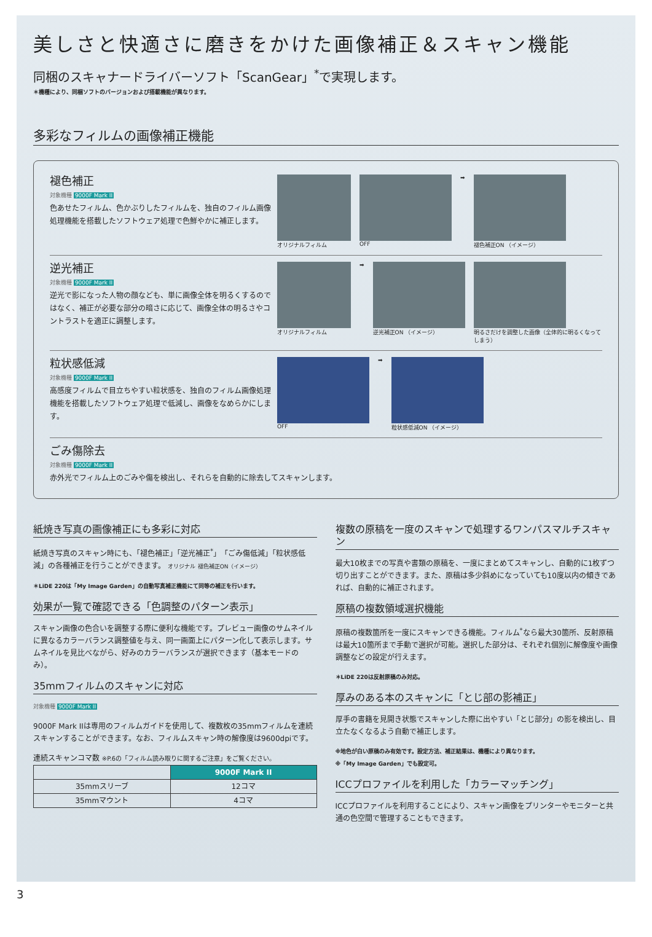美しさと快適さに磨きをかけた画像補正＆スキャン機能
同梱のスキャナードライバーソフト「ScanGear」<sup>*</sup>で実現します。
＊機種により、同梱ソフトのバージョンおよび搭載機能が異なります。
多彩なフィルムの画像補正機能
褪色補正
対象機種 9000F Mark II
色あせたフィルム、色かぶりしたフィルムを、独自のフィルム画像処理機能を搭載したソフトウェア処理で色鮮やかに補正します。
オリジナルフィルム OFF ➡ 褪色補正ON （イメージ）
逆光補正
対象機種 9000F Mark II
逆光で影になった人物の顔なども、単に画像全体を明るくするのではなく、補正が必要な部分の暗さに応じて、画像全体の明るさやコントラストを適正に調整します。
オリジナルフィルム ➡ 逆光補正ON （イメージ） 明るさだけを調整した画像（全体的に明るくなってしまう）
粒状感低減
対象機種 9000F Mark II
高感度フィルムで目立ちやすい粒状感を、独自のフィルム画像処理機能を搭載したソフトウェア処理で低減し、画像をなめらかにします。
OFF ➡ 粒状感低減ON （イメージ）
ごみ傷除去
対象機種 9000F Mark II
赤外光でフィルム上のごみや傷を検出し、それらを自動的に除去してスキャンします。
紙焼き写真の画像補正にも多彩に対応
紙焼き写真のスキャン時にも、「褪色補正」「逆光補正<sup>*</sup>」「ごみ傷低減」「粒状感低減」の各種補正を行うことができます。 オリジナル 褪色補正ON（イメージ）
＊LiDE 220は「My Image Garden」の自動写真補正機能にて同等の補正を行います。
効果が一覧で確認できる「色調整のパターン表示」
スキャン画像の色合いを調整する際に便利な機能です。プレビュー画像のサムネイルに異なるカラーバランス調整値を与え、同一画面上にパターン化して表示します。サムネイルを見比べながら、好みのカラーバランスが選択できます（基本モードのみ）。
35mmフィルムのスキャンに対応
対象機種 9000F Mark II
9000F Mark IIは専用のフィルムガイドを使用して、複数枚の35mmフィルムを連続スキャンすることができます。なお、フィルムスキャン時の解像度は9600dpiです。
連続スキャンコマ数 ※P.6の「フィルム読み取りに関するご注意」をご覧ください。
| | 9000F Mark II |
| 35mmスリーブ | 12コマ |
| 35mmマウント | 4コマ |
複数の原稿を一度のスキャンで処理するワンパスマルチスキャン
最大10枚までの写真や書類の原稿を、一度にまとめてスキャンし、自動的に1枚ずつ切り出すことができます。また、原稿は多少斜めになっていても10度以内の傾きであれば、自動的に補正されます。
原稿の複数領域選択機能
原稿の複数箇所を一度にスキャンできる機能。フィルム<sup>*</sup>なら最大30箇所、反射原稿は最大10箇所まで手動で選択が可能。選択した部分は、それぞれ個別に解像度や画像調整などの設定が行えます。
＊LiDE 220は反射原稿のみ対応。
厚みのある本のスキャンに「とじ部の影補正」
厚手の書籍を見開き状態でスキャンした際に出やすい「とじ部分」の影を検出し、目立たなくなるよう自動で補正します。
※地色が白い原稿のみ有効です。設定方法、補正結果は、機種により異なります。
※「My Image Garden」でも設定可。
ICCプロファイルを利用した「カラーマッチング」
ICCプロファイルを利用することにより、スキャン画像をプリンターやモニターと共通の色空間で管理することもできます。
3